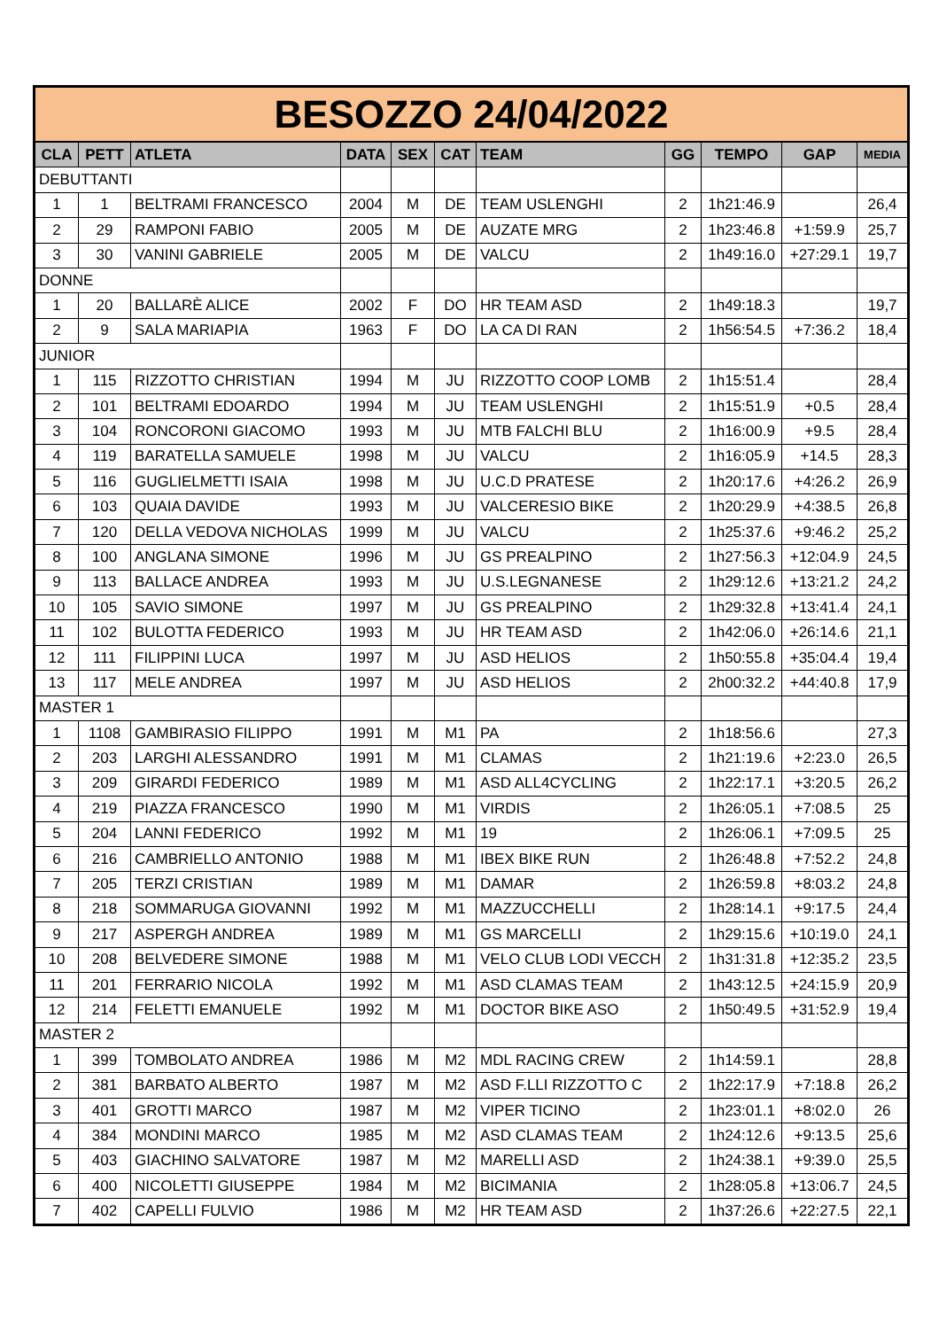| BESOZZO 24/04/2022 | | | | | | | | | | |
| CLA | PETT | ATLETA | DATA | SEX | CAT | TEAM | GG | TEMPO | GAP | MEDIA |
| DEBUTTANTI | | | | | | | | | | |
| 1 | 1 | BELTRAMI FRANCESCO | 2004 | M | DE | TEAM USLENGHI | 2 | 1h21:46.9 | | 26,4 |
| 2 | 29 | RAMPONI FABIO | 2005 | M | DE | AUZATE MRG | 2 | 1h23:46.8 | +1:59.9 | 25,7 |
| 3 | 30 | VANINI GABRIELE | 2005 | M | DE | VALCU | 2 | 1h49:16.0 | +27:29.1 | 19,7 |
| DONNE | | | | | | | | | | |
| 1 | 20 | BALLARÈ ALICE | 2002 | F | DO | HR TEAM ASD | 2 | 1h49:18.3 | | 19,7 |
| 2 | 9 | SALA MARIAPIA | 1963 | F | DO | LA CA DI RAN | 2 | 1h56:54.5 | +7:36.2 | 18,4 |
| JUNIOR | | | | | | | | | | |
| 1 | 115 | RIZZOTTO CHRISTIAN | 1994 | M | JU | RIZZOTTO COOP LOMB | 2 | 1h15:51.4 | | 28,4 |
| 2 | 101 | BELTRAMI EDOARDO | 1994 | M | JU | TEAM USLENGHI | 2 | 1h15:51.9 | +0.5 | 28,4 |
| 3 | 104 | RONCORONI GIACOMO | 1993 | M | JU | MTB FALCHI BLU | 2 | 1h16:00.9 | +9.5 | 28,4 |
| 4 | 119 | BARATELLA SAMUELE | 1998 | M | JU | VALCU | 2 | 1h16:05.9 | +14.5 | 28,3 |
| 5 | 116 | GUGLIELMETTI ISAIA | 1998 | M | JU | U.C.D PRATESE | 2 | 1h20:17.6 | +4:26.2 | 26,9 |
| 6 | 103 | QUAIA DAVIDE | 1993 | M | JU | VALCERESIO BIKE | 2 | 1h20:29.9 | +4:38.5 | 26,8 |
| 7 | 120 | DELLA VEDOVA NICHOLAS | 1999 | M | JU | VALCU | 2 | 1h25:37.6 | +9:46.2 | 25,2 |
| 8 | 100 | ANGLANA SIMONE | 1996 | M | JU | GS PREALPINO | 2 | 1h27:56.3 | +12:04.9 | 24,5 |
| 9 | 113 | BALLACE ANDREA | 1993 | M | JU | U.S.LEGNANESE | 2 | 1h29:12.6 | +13:21.2 | 24,2 |
| 10 | 105 | SAVIO SIMONE | 1997 | M | JU | GS PREALPINO | 2 | 1h29:32.8 | +13:41.4 | 24,1 |
| 11 | 102 | BULOTTA FEDERICO | 1993 | M | JU | HR TEAM ASD | 2 | 1h42:06.0 | +26:14.6 | 21,1 |
| 12 | 111 | FILIPPINI LUCA | 1997 | M | JU | ASD HELIOS | 2 | 1h50:55.8 | +35:04.4 | 19,4 |
| 13 | 117 | MELE ANDREA | 1997 | M | JU | ASD HELIOS | 2 | 2h00:32.2 | +44:40.8 | 17,9 |
| MASTER 1 | | | | | | | | | | |
| 1 | 1108 | GAMBIRASIO FILIPPO | 1991 | M | M1 | PA | 2 | 1h18:56.6 | | 27,3 |
| 2 | 203 | LARGHI ALESSANDRO | 1991 | M | M1 | CLAMAS | 2 | 1h21:19.6 | +2:23.0 | 26,5 |
| 3 | 209 | GIRARDI FEDERICO | 1989 | M | M1 | ASD ALL4CYCLING | 2 | 1h22:17.1 | +3:20.5 | 26,2 |
| 4 | 219 | PIAZZA FRANCESCO | 1990 | M | M1 | VIRDIS | 2 | 1h26:05.1 | +7:08.5 | 25 |
| 5 | 204 | LANNI FEDERICO | 1992 | M | M1 | 19 | 2 | 1h26:06.1 | +7:09.5 | 25 |
| 6 | 216 | CAMBRIELLO ANTONIO | 1988 | M | M1 | IBEX BIKE RUN | 2 | 1h26:48.8 | +7:52.2 | 24,8 |
| 7 | 205 | TERZI CRISTIAN | 1989 | M | M1 | DAMAR | 2 | 1h26:59.8 | +8:03.2 | 24,8 |
| 8 | 218 | SOMMARUGA GIOVANNI | 1992 | M | M1 | MAZZUCCHELLI | 2 | 1h28:14.1 | +9:17.5 | 24,4 |
| 9 | 217 | ASPERGH ANDREA | 1989 | M | M1 | GS MARCELLI | 2 | 1h29:15.6 | +10:19.0 | 24,1 |
| 10 | 208 | BELVEDERE SIMONE | 1988 | M | M1 | VELO CLUB LODI VECCH | 2 | 1h31:31.8 | +12:35.2 | 23,5 |
| 11 | 201 | FERRARIO NICOLA | 1992 | M | M1 | ASD CLAMAS TEAM | 2 | 1h43:12.5 | +24:15.9 | 20,9 |
| 12 | 214 | FELETTI EMANUELE | 1992 | M | M1 | DOCTOR BIKE ASO | 2 | 1h50:49.5 | +31:52.9 | 19,4 |
| MASTER 2 | | | | | | | | | | |
| 1 | 399 | TOMBOLATO ANDREA | 1986 | M | M2 | MDL RACING CREW | 2 | 1h14:59.1 | | 28,8 |
| 2 | 381 | BARBATO ALBERTO | 1987 | M | M2 | ASD F.LLI RIZZOTTO C | 2 | 1h22:17.9 | +7:18.8 | 26,2 |
| 3 | 401 | GROTTI MARCO | 1987 | M | M2 | VIPER TICINO | 2 | 1h23:01.1 | +8:02.0 | 26 |
| 4 | 384 | MONDINI MARCO | 1985 | M | M2 | ASD CLAMAS TEAM | 2 | 1h24:12.6 | +9:13.5 | 25,6 |
| 5 | 403 | GIACHINO SALVATORE | 1987 | M | M2 | MARELLI ASD | 2 | 1h24:38.1 | +9:39.0 | 25,5 |
| 6 | 400 | NICOLETTI GIUSEPPE | 1984 | M | M2 | BICIMANIA | 2 | 1h28:05.8 | +13:06.7 | 24,5 |
| 7 | 402 | CAPELLI FULVIO | 1986 | M | M2 | HR TEAM ASD | 2 | 1h37:26.6 | +22:27.5 | 22,1 |